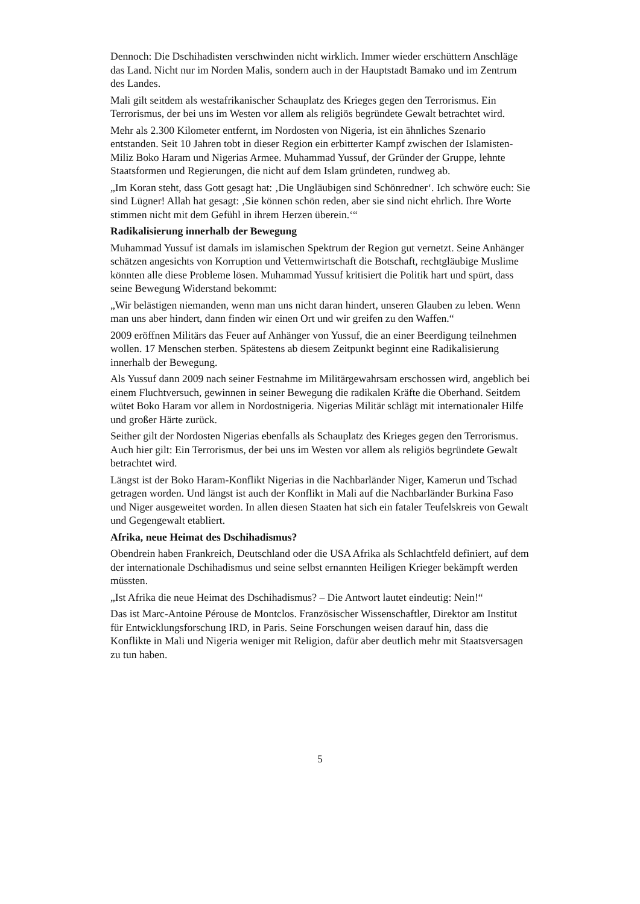Dennoch: Die Dschihadisten verschwinden nicht wirklich. Immer wieder erschüttern Anschläge das Land. Nicht nur im Norden Malis, sondern auch in der Hauptstadt Bamako und im Zentrum des Landes.
Mali gilt seitdem als westafrikanischer Schauplatz des Krieges gegen den Terrorismus. Ein Terrorismus, der bei uns im Westen vor allem als religiös begründete Gewalt betrachtet wird.
Mehr als 2.300 Kilometer entfernt, im Nordosten von Nigeria, ist ein ähnliches Szenario entstanden. Seit 10 Jahren tobt in dieser Region ein erbitterter Kampf zwischen der Islamisten-Miliz Boko Haram und Nigerias Armee. Muhammad Yussuf, der Gründer der Gruppe, lehnte Staatsformen und Regierungen, die nicht auf dem Islam gründeten, rundweg ab.
„Im Koran steht, dass Gott gesagt hat: ‚Die Ungläubigen sind Schönredner‘. Ich schwöre euch: Sie sind Lügner! Allah hat gesagt: ‚Sie können schön reden, aber sie sind nicht ehrlich. Ihre Worte stimmen nicht mit dem Gefühl in ihrem Herzen überein.‘“
Radikalisierung innerhalb der Bewegung
Muhammad Yussuf ist damals im islamischen Spektrum der Region gut vernetzt. Seine Anhänger schätzen angesichts von Korruption und Vetternwirtschaft die Botschaft, rechtgläubige Muslime könnten alle diese Probleme lösen. Muhammad Yussuf kritisiert die Politik hart und spürt, dass seine Bewegung Widerstand bekommt:
„Wir belästigen niemanden, wenn man uns nicht daran hindert, unseren Glauben zu leben. Wenn man uns aber hindert, dann finden wir einen Ort und wir greifen zu den Waffen.“
2009 eröffnen Militärs das Feuer auf Anhänger von Yussuf, die an einer Beerdigung teilnehmen wollen. 17 Menschen sterben. Spätestens ab diesem Zeitpunkt beginnt eine Radikalisierung innerhalb der Bewegung.
Als Yussuf dann 2009 nach seiner Festnahme im Militärgewahrsam erschossen wird, angeblich bei einem Fluchtversuch, gewinnen in seiner Bewegung die radikalen Kräfte die Oberhand. Seitdem wütet Boko Haram vor allem in Nordostnigeria. Nigerias Militär schlägt mit internationaler Hilfe und großer Härte zurück.
Seither gilt der Nordosten Nigerias ebenfalls als Schauplatz des Krieges gegen den Terrorismus. Auch hier gilt: Ein Terrorismus, der bei uns im Westen vor allem als religiös begründete Gewalt betrachtet wird.
Längst ist der Boko Haram-Konflikt Nigerias in die Nachbarländer Niger, Kamerun und Tschad getragen worden. Und längst ist auch der Konflikt in Mali auf die Nachbarländer Burkina Faso und Niger ausgeweitet worden. In allen diesen Staaten hat sich ein fataler Teufelskreis von Gewalt und Gegengewalt etabliert.
Afrika, neue Heimat des Dschihadismus?
Obendrein haben Frankreich, Deutschland oder die USA Afrika als Schlachtfeld definiert, auf dem der internationale Dschihadismus und seine selbst ernannten Heiligen Krieger bekämpft werden müssten.
„Ist Afrika die neue Heimat des Dschihadismus? – Die Antwort lautet eindeutig: Nein!“
Das ist Marc-Antoine Pérouse de Montclos. Französischer Wissenschaftler, Direktor am Institut für Entwicklungsforschung IRD, in Paris. Seine Forschungen weisen darauf hin, dass die Konflikte in Mali und Nigeria weniger mit Religion, dafür aber deutlich mehr mit Staatsversagen zu tun haben.
5